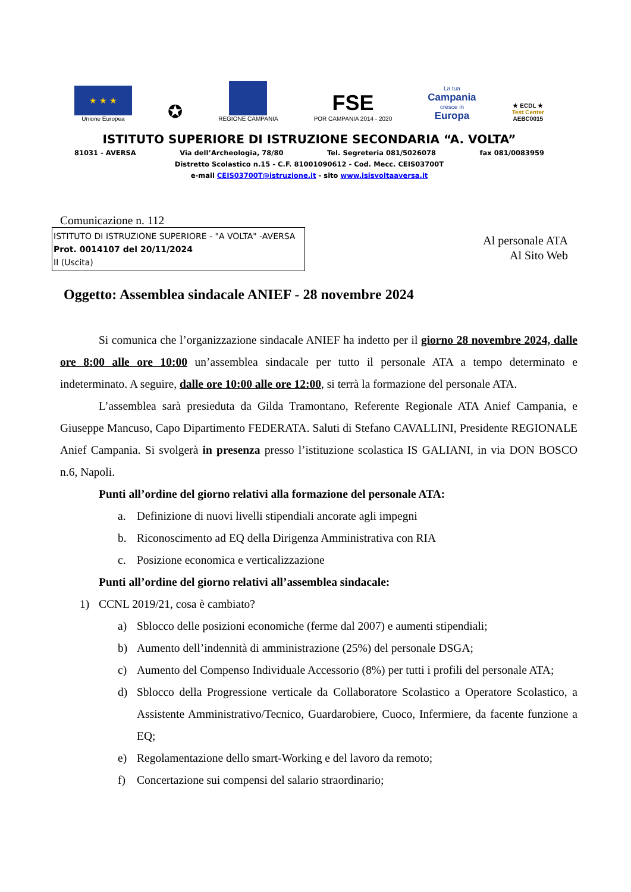★ ★ ★
Unione Europea
✪
REGIONE CAMPANIA
FSE
POR CAMPANIA 2014 - 2020
La tua
Campania
cresce in
Europa
★ ECDL ★
Test Center
AEBC0015
ISTITUTO SUPERIORE DI ISTRUZIONE SECONDARIA “A. VOLTA”
81031 - AVERSA Via dell’Archeologia, 78/80 Tel. Segreteria 081/5026078 fax 081/0083959
Distretto Scolastico n.15 - C.F. 81001090612 - Cod. Mecc. CEIS03700T
e-mail CEIS03700T@istruzione.it - sito www.isisvoltaaversa.it
Comunicazione n. 112
ISTITUTO DI ISTRUZIONE SUPERIORE - "A VOLTA" -AVERSA
Prot. 0014107 del 20/11/2024
II (Uscita)
Al personale ATA
Al Sito Web
Oggetto: Assemblea sindacale ANIEF - 28 novembre 2024
Si comunica che l’organizzazione sindacale ANIEF ha indetto per il giorno 28 novembre 2024, dalle ore 8:00 alle ore 10:00 un’assemblea sindacale per tutto il personale ATA a tempo determinato e indeterminato. A seguire, dalle ore 10:00 alle ore 12:00, si terrà la formazione del personale ATA.
L’assemblea sarà presieduta da Gilda Tramontano, Referente Regionale ATA Anief Campania, e Giuseppe Mancuso, Capo Dipartimento FEDERATA. Saluti di Stefano CAVALLINI, Presidente REGIONALE Anief Campania. Si svolgerà in presenza presso l’istituzione scolastica IS GALIANI, in via DON BOSCO n.6, Napoli.
Punti all’ordine del giorno relativi alla formazione del personale ATA:
a. Definizione di nuovi livelli stipendiali ancorate agli impegni
b. Riconoscimento ad EQ della Dirigenza Amministrativa con RIA
c. Posizione economica e verticalizzazione
Punti all’ordine del giorno relativi all’assemblea sindacale:
1) CCNL 2019/21, cosa è cambiato?
a) Sblocco delle posizioni economiche (ferme dal 2007) e aumenti stipendiali;
b) Aumento dell’indennità di amministrazione (25%) del personale DSGA;
c) Aumento del Compenso Individuale Accessorio (8%) per tutti i profili del personale ATA;
d) Sblocco della Progressione verticale da Collaboratore Scolastico a Operatore Scolastico, a Assistente Amministrativo/Tecnico, Guardarobiere, Cuoco, Infermiere, da facente funzione a EQ;
e) Regolamentazione dello smart-Working e del lavoro da remoto;
f) Concertazione sui compensi del salario straordinario;